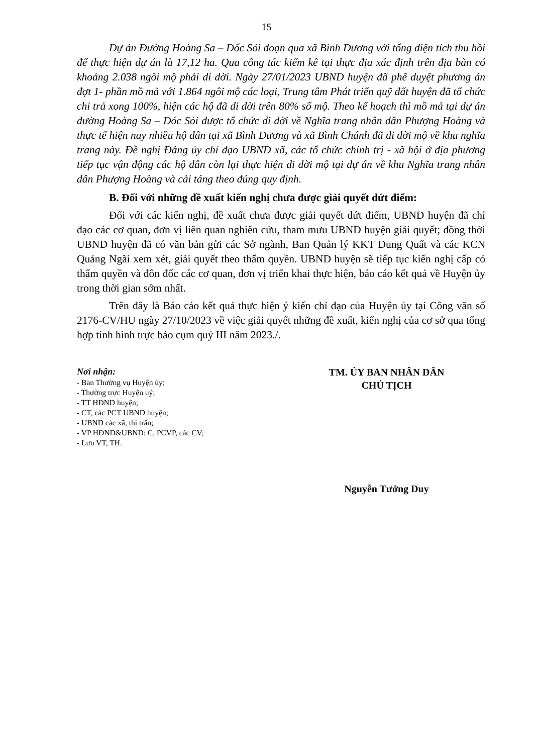15
Dự án Đường Hoàng Sa – Dốc Sỏi đoạn qua xã Bình Dương với tổng diện tích thu hồi để thực hiện dự án là 17,12 ha. Qua công tác kiểm kê tại thực địa xác định trên địa bàn có khoảng 2.038 ngôi mộ phải di dời. Ngày 27/01/2023 UBND huyện đã phê duyệt phương án đợt 1- phần mồ mả với 1.864 ngôi mộ các loại, Trung tâm Phát triển quỹ đất huyện đã tổ chức chi trả xong 100%, hiện các hộ đã di dời trên 80% số mộ. Theo kế hoạch thì mồ mả tại dự án đường Hoàng Sa – Dóc Sỏi được tổ chức di dời về Nghĩa trang nhân dân Phượng Hoàng và thực tế hiện nay nhiều hộ dân tại xã Bình Dương và xã Bình Chánh đã di dời mộ về khu nghĩa trang này. Đề nghị Đảng ủy chỉ đạo UBND xã, các tổ chức chính trị - xã hội ở địa phương tiếp tục vận động các hộ dân còn lại thực hiện di dời mộ tại dự án về khu Nghĩa trang nhân dân Phượng Hoàng và cải táng theo đúng quy định.
B. Đối với những đề xuất kiến nghị chưa được giải quyết dứt điểm:
Đối với các kiến nghị, đề xuất chưa được giải quyết dứt điểm, UBND huyện đã chỉ đạo các cơ quan, đơn vị liên quan nghiên cứu, tham mưu UBND huyện giải quyết; đồng thời UBND huyện đã có văn bản gửi các Sở ngành, Ban Quản lý KKT Dung Quất và các KCN Quảng Ngãi xem xét, giải quyết theo thẩm quyền. UBND huyện sẽ tiếp tục kiến nghị cấp có thẩm quyền và đôn đốc các cơ quan, đơn vị triển khai thực hiện, báo cáo kết quả về Huyện ủy trong thời gian sớm nhất.
Trên đây là Báo cáo kết quả thực hiện ý kiến chỉ đạo của Huyện ủy tại Công văn số 2176-CV/HU ngày 27/10/2023 về việc giải quyết những đề xuất, kiến nghị của cơ sở qua tổng hợp tình hình trực báo cụm quý III năm 2023./.
Nơi nhận:
- Ban Thường vụ Huyện ủy;
- Thường trực Huyện uỷ;
- TT HĐND huyện;
- CT, các PCT UBND huyện;
- UBND các xã, thị trấn;
- VP HĐND&UBND: C, PCVP, các CV;
- Lưu VT, TH.
TM. ỦY BAN NHÂN DÂN
CHỦ TỊCH
Nguyễn Tưởng Duy